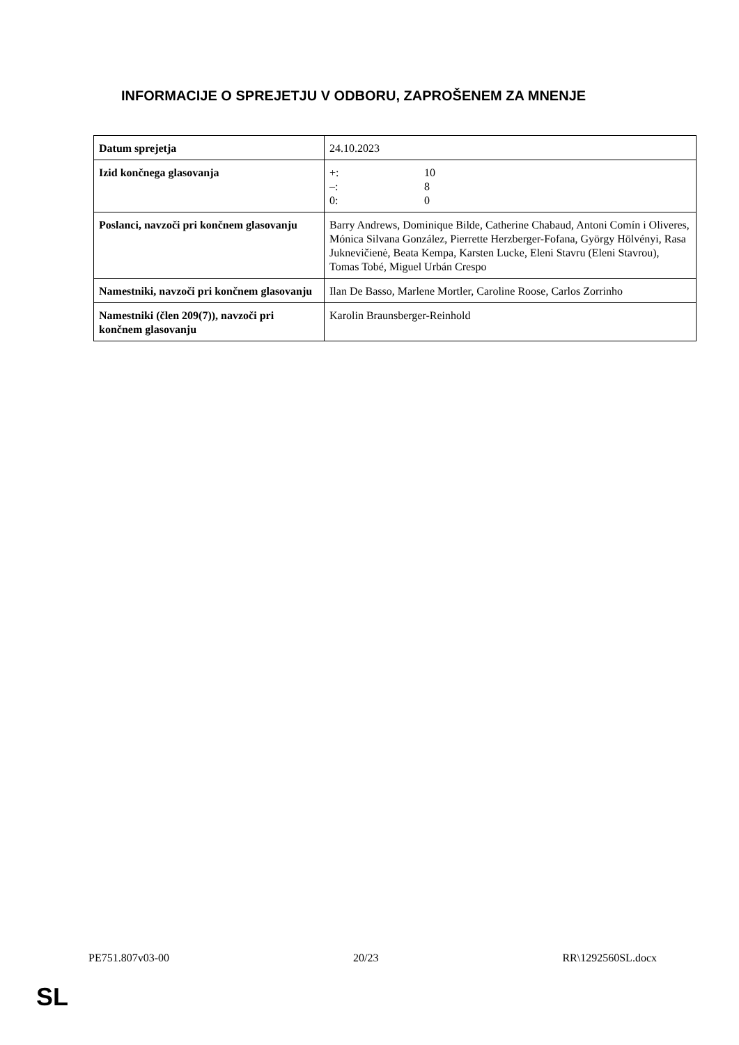INFORMACIJE O SPREJETJU V ODBORU, ZAPROŠENEM ZA MNENJE
| Datum sprejetja | 24.10.2023 |
| Izid končnega glasovanja | +: 10 –: 8 0: 0 |
| Poslanci, navzoči pri končnem glasovanju | Barry Andrews, Dominique Bilde, Catherine Chabaud, Antoni Comín i Oliveres, Mónica Silvana González, Pierrette Herzberger-Fofana, György Hölvényi, Rasa Juknevičienė, Beata Kempa, Karsten Lucke, Eleni Stavru (Eleni Stavrou), Tomas Tobé, Miguel Urbán Crespo |
| Namestniki, navzoči pri končnem glasovanju | Ilan De Basso, Marlene Mortler, Caroline Roose, Carlos Zorrinho |
| Namestniki (člen 209(7)), navzoči pri končnem glasovanju | Karolin Braunsberger-Reinhold |
PE751.807v03-00 20/23 RR\1292560SL.docx
SL